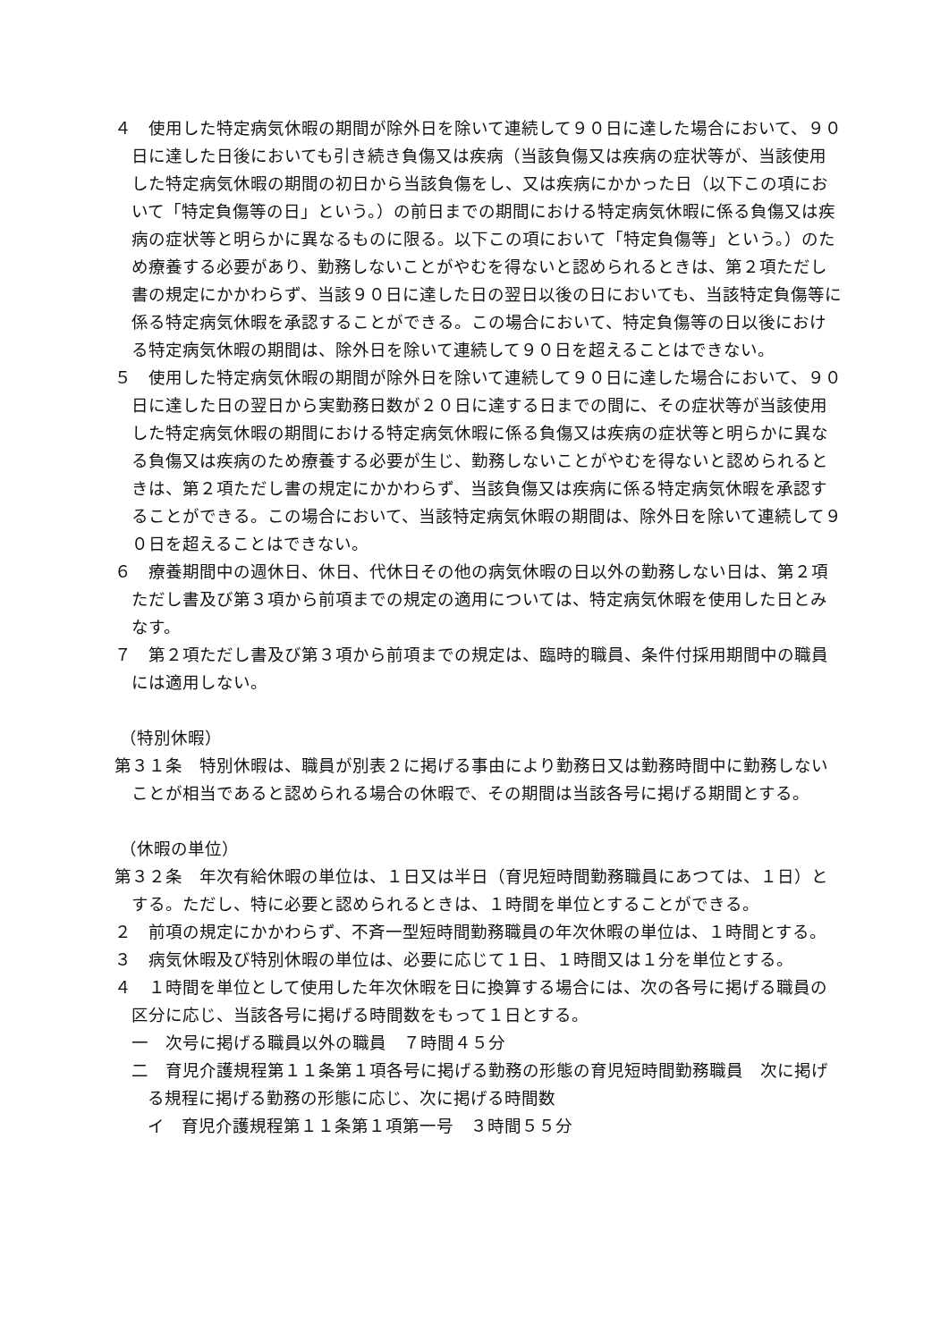４　使用した特定病気休暇の期間が除外日を除いて連続して９０日に達した場合において、９０日に達した日後においても引き続き負傷又は疾病（当該負傷又は疾病の症状等が、当該使用した特定病気休暇の期間の初日から当該負傷をし、又は疾病にかかった日（以下この項において「特定負傷等の日」という。）の前日までの期間における特定病気休暇に係る負傷又は疾病の症状等と明らかに異なるものに限る。以下この項において「特定負傷等」という。）のため療養する必要があり、勤務しないことがやむを得ないと認められるときは、第２項ただし書の規定にかかわらず、当該９０日に達した日の翌日以後の日においても、当該特定負傷等に係る特定病気休暇を承認することができる。この場合において、特定負傷等の日以後における特定病気休暇の期間は、除外日を除いて連続して９０日を超えることはできない。
５　使用した特定病気休暇の期間が除外日を除いて連続して９０日に達した場合において、９０日に達した日の翌日から実勤務日数が２０日に達する日までの間に、その症状等が当該使用した特定病気休暇の期間における特定病気休暇に係る負傷又は疾病の症状等と明らかに異なる負傷又は疾病のため療養する必要が生じ、勤務しないことがやむを得ないと認められるときは、第２項ただし書の規定にかかわらず、当該負傷又は疾病に係る特定病気休暇を承認することができる。この場合において、当該特定病気休暇の期間は、除外日を除いて連続して９０日を超えることはできない。
６　療養期間中の週休日、休日、代休日その他の病気休暇の日以外の勤務しない日は、第２項ただし書及び第３項から前項までの規定の適用については、特定病気休暇を使用した日とみなす。
７　第２項ただし書及び第３項から前項までの規定は、臨時的職員、条件付採用期間中の職員には適用しない。
（特別休暇）
第３１条　特別休暇は、職員が別表２に掲げる事由により勤務日又は勤務時間中に勤務しないことが相当であると認められる場合の休暇で、その期間は当該各号に掲げる期間とする。
（休暇の単位）
第３２条　年次有給休暇の単位は、１日又は半日（育児短時間勤務職員にあつては、１日）とする。ただし、特に必要と認められるときは、１時間を単位とすることができる。
２　前項の規定にかかわらず、不斉一型短時間勤務職員の年次休暇の単位は、１時間とする。
３　病気休暇及び特別休暇の単位は、必要に応じて１日、１時間又は１分を単位とする。
４　１時間を単位として使用した年次休暇を日に換算する場合には、次の各号に掲げる職員の区分に応じ、当該各号に掲げる時間数をもって１日とする。
一　次号に掲げる職員以外の職員　７時間４５分
二　育児介護規程第１１条第１項各号に掲げる勤務の形態の育児短時間勤務職員　次に掲げる規程に掲げる勤務の形態に応じ、次に掲げる時間数
イ　育児介護規程第１１条第１項第一号　３時間５５分